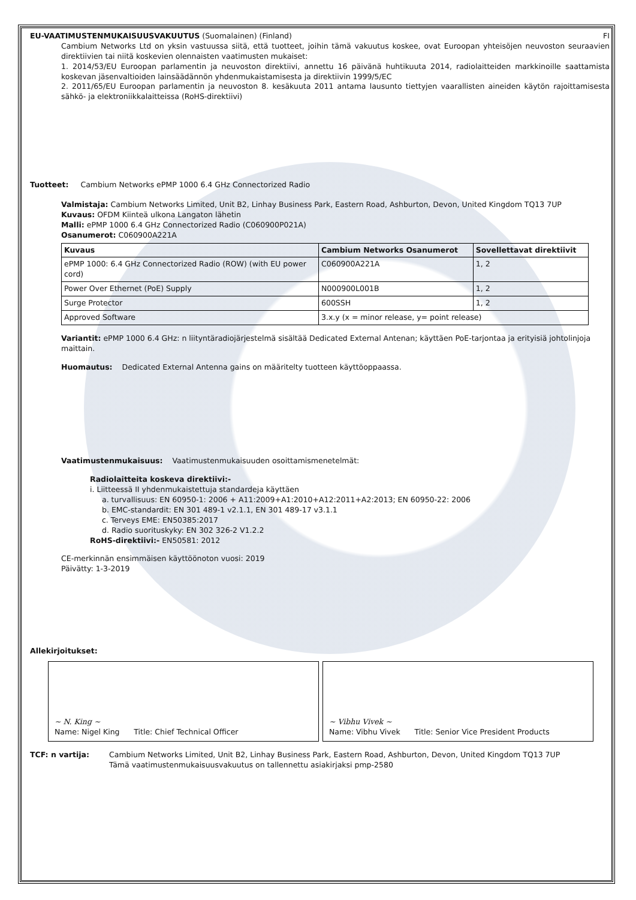EU-VAATIMUSTENMUKAISUUSVAKUUTUS (Suomalainen) (Finland) FI
Cambium Networks Ltd on yksin vastuussa siitä, että tuotteet, joihin tämä vakuutus koskee, ovat Euroopan yhteisöjen neuvoston seuraavien direktiivien tai niitä koskevien olennaisten vaatimusten mukaiset:
1. 2014/53/EU Euroopan parlamentin ja neuvoston direktiivi, annettu 16 päivänä huhtikuuta 2014, radiolaitteiden markkinoille saattamista koskevan jäsenvaltioiden lainsäädännön yhdenmukaistamisesta ja direktiivin 1999/5/EC
2. 2011/65/EU Euroopan parlamentin ja neuvoston 8. kesäkuuta 2011 antama lausunto tiettyjen vaarallisten aineiden käytön rajoittamisesta sähkö- ja elektroniikkalaitteissa (RoHS-direktiivi)
Tuotteet: Cambium Networks ePMP 1000 6.4 GHz Connectorized Radio
Valmistaja: Cambium Networks Limited, Unit B2, Linhay Business Park, Eastern Road, Ashburton, Devon, United Kingdom TQ13 7UP
Kuvaus: OFDM Kiinteä ulkona Langaton lähetin
Malli: ePMP 1000 6.4 GHz Connectorized Radio (C060900P021A)
Osanumerot: C060900A221A
| Kuvaus | Cambium Networks Osanumerot | Sovellettavat direktiivit |
| --- | --- | --- |
| ePMP 1000: 6.4 GHz Connectorized Radio (ROW) (with EU power cord) | C060900A221A | 1, 2 |
| Power Over Ethernet (PoE) Supply | N000900L001B | 1, 2 |
| Surge Protector | 600SSH | 1, 2 |
| Approved Software | 3.x.y (x = minor release, y= point release) | |
Variantit: ePMP 1000 6.4 GHz: n liityntäradiojärjestelmä sisältää Dedicated External Antenan; käyttäen PoE-tarjontaa ja erityisiä johtolinjoja maittain.
Huomautus: Dedicated External Antenna gains on määritelty tuotteen käyttöoppaassa.
Vaatimustenmukaisuus: Vaatimustenmukaisuuden osoittamismenetelmät:
Radiolaitteita koskeva direktiivi:-
i. Liitteessä II yhdenmukaistettuja standardeja käyttäen
a. turvallisuus: EN 60950-1: 2006 + A11:2009+A1:2010+A12:2011+A2:2013; EN 60950-22: 2006
b. EMC-standardit: EN 301 489-1 v2.1.1, EN 301 489-17 v3.1.1
c. Terveys EME: EN50385:2017
d. Radio suorituskyky: EN 302 326-2 V1.2.2
RoHS-direktiivi:- EN50581: 2012
CE-merkinnän ensimmäisen käyttöönoton vuosi: 2019
Päivätty: 1-3-2019
Allekirjoitukset:
~ N. King ~
Name: Nigel King Title: Chief Technical Officer
~ Vibhu Vivek ~
Name: Vibhu Vivek Title: Senior Vice President Products
TCF: n vartija: Cambium Networks Limited, Unit B2, Linhay Business Park, Eastern Road, Ashburton, Devon, United Kingdom TQ13 7UP
Tämä vaatimustenmukaisuusvakuutus on tallennettu asiakirjaksi pmp-2580